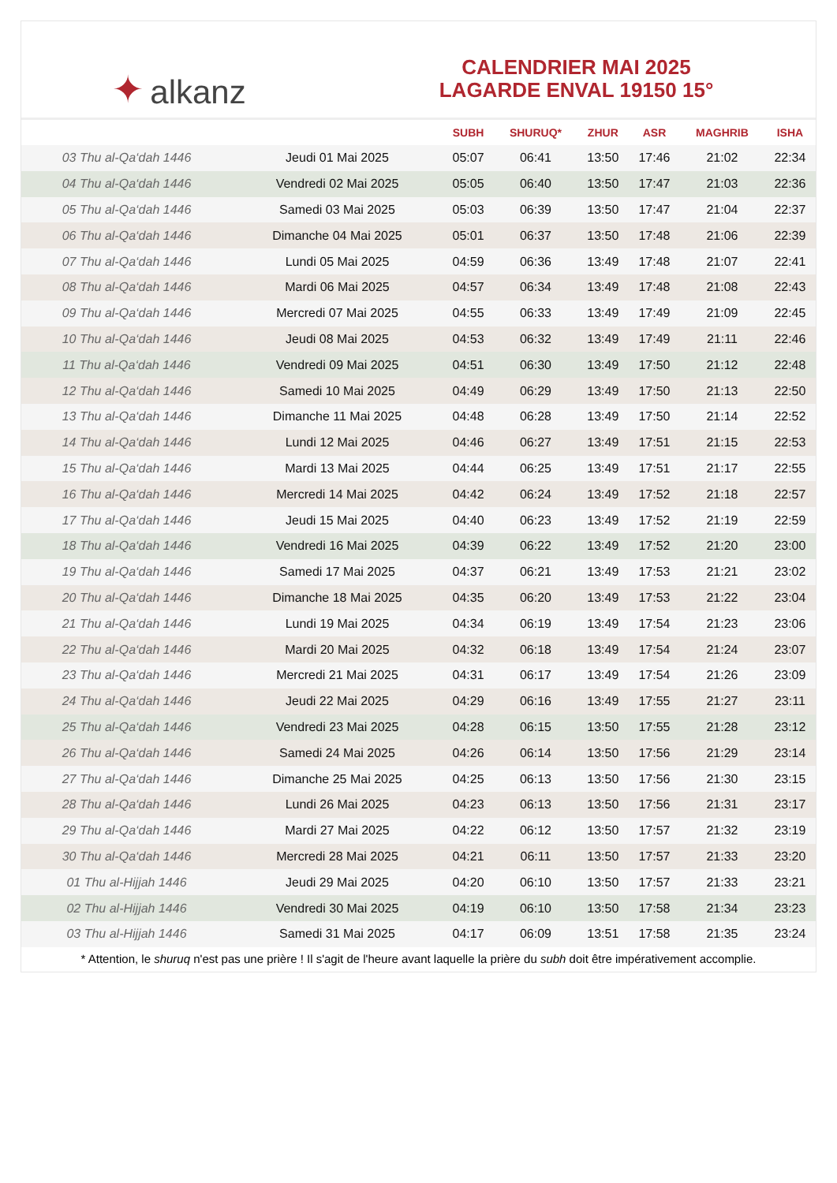✦ alkanz
CALENDRIER MAI 2025
LAGARDE ENVAL 19150 15°
| | | SUBH | SHURUQ* | ZHUR | ASR | MAGHRIB | ISHA |
| --- | --- | --- | --- | --- | --- | --- | --- |
| 03 Thu al-Qa‘dah 1446 | Jeudi 01 Mai 2025 | 05:07 | 06:41 | 13:50 | 17:46 | 21:02 | 22:34 |
| 04 Thu al-Qa‘dah 1446 | Vendredi 02 Mai 2025 | 05:05 | 06:40 | 13:50 | 17:47 | 21:03 | 22:36 |
| 05 Thu al-Qa‘dah 1446 | Samedi 03 Mai 2025 | 05:03 | 06:39 | 13:50 | 17:47 | 21:04 | 22:37 |
| 06 Thu al-Qa‘dah 1446 | Dimanche 04 Mai 2025 | 05:01 | 06:37 | 13:50 | 17:48 | 21:06 | 22:39 |
| 07 Thu al-Qa‘dah 1446 | Lundi 05 Mai 2025 | 04:59 | 06:36 | 13:49 | 17:48 | 21:07 | 22:41 |
| 08 Thu al-Qa‘dah 1446 | Mardi 06 Mai 2025 | 04:57 | 06:34 | 13:49 | 17:48 | 21:08 | 22:43 |
| 09 Thu al-Qa‘dah 1446 | Mercredi 07 Mai 2025 | 04:55 | 06:33 | 13:49 | 17:49 | 21:09 | 22:45 |
| 10 Thu al-Qa‘dah 1446 | Jeudi 08 Mai 2025 | 04:53 | 06:32 | 13:49 | 17:49 | 21:11 | 22:46 |
| 11 Thu al-Qa‘dah 1446 | Vendredi 09 Mai 2025 | 04:51 | 06:30 | 13:49 | 17:50 | 21:12 | 22:48 |
| 12 Thu al-Qa‘dah 1446 | Samedi 10 Mai 2025 | 04:49 | 06:29 | 13:49 | 17:50 | 21:13 | 22:50 |
| 13 Thu al-Qa‘dah 1446 | Dimanche 11 Mai 2025 | 04:48 | 06:28 | 13:49 | 17:50 | 21:14 | 22:52 |
| 14 Thu al-Qa‘dah 1446 | Lundi 12 Mai 2025 | 04:46 | 06:27 | 13:49 | 17:51 | 21:15 | 22:53 |
| 15 Thu al-Qa‘dah 1446 | Mardi 13 Mai 2025 | 04:44 | 06:25 | 13:49 | 17:51 | 21:17 | 22:55 |
| 16 Thu al-Qa‘dah 1446 | Mercredi 14 Mai 2025 | 04:42 | 06:24 | 13:49 | 17:52 | 21:18 | 22:57 |
| 17 Thu al-Qa‘dah 1446 | Jeudi 15 Mai 2025 | 04:40 | 06:23 | 13:49 | 17:52 | 21:19 | 22:59 |
| 18 Thu al-Qa‘dah 1446 | Vendredi 16 Mai 2025 | 04:39 | 06:22 | 13:49 | 17:52 | 21:20 | 23:00 |
| 19 Thu al-Qa‘dah 1446 | Samedi 17 Mai 2025 | 04:37 | 06:21 | 13:49 | 17:53 | 21:21 | 23:02 |
| 20 Thu al-Qa‘dah 1446 | Dimanche 18 Mai 2025 | 04:35 | 06:20 | 13:49 | 17:53 | 21:22 | 23:04 |
| 21 Thu al-Qa‘dah 1446 | Lundi 19 Mai 2025 | 04:34 | 06:19 | 13:49 | 17:54 | 21:23 | 23:06 |
| 22 Thu al-Qa‘dah 1446 | Mardi 20 Mai 2025 | 04:32 | 06:18 | 13:49 | 17:54 | 21:24 | 23:07 |
| 23 Thu al-Qa‘dah 1446 | Mercredi 21 Mai 2025 | 04:31 | 06:17 | 13:49 | 17:54 | 21:26 | 23:09 |
| 24 Thu al-Qa‘dah 1446 | Jeudi 22 Mai 2025 | 04:29 | 06:16 | 13:49 | 17:55 | 21:27 | 23:11 |
| 25 Thu al-Qa‘dah 1446 | Vendredi 23 Mai 2025 | 04:28 | 06:15 | 13:50 | 17:55 | 21:28 | 23:12 |
| 26 Thu al-Qa‘dah 1446 | Samedi 24 Mai 2025 | 04:26 | 06:14 | 13:50 | 17:56 | 21:29 | 23:14 |
| 27 Thu al-Qa‘dah 1446 | Dimanche 25 Mai 2025 | 04:25 | 06:13 | 13:50 | 17:56 | 21:30 | 23:15 |
| 28 Thu al-Qa‘dah 1446 | Lundi 26 Mai 2025 | 04:23 | 06:13 | 13:50 | 17:56 | 21:31 | 23:17 |
| 29 Thu al-Qa‘dah 1446 | Mardi 27 Mai 2025 | 04:22 | 06:12 | 13:50 | 17:57 | 21:32 | 23:19 |
| 30 Thu al-Qa‘dah 1446 | Mercredi 28 Mai 2025 | 04:21 | 06:11 | 13:50 | 17:57 | 21:33 | 23:20 |
| 01 Thu al-Hijjah 1446 | Jeudi 29 Mai 2025 | 04:20 | 06:10 | 13:50 | 17:57 | 21:33 | 23:21 |
| 02 Thu al-Hijjah 1446 | Vendredi 30 Mai 2025 | 04:19 | 06:10 | 13:50 | 17:58 | 21:34 | 23:23 |
| 03 Thu al-Hijjah 1446 | Samedi 31 Mai 2025 | 04:17 | 06:09 | 13:51 | 17:58 | 21:35 | 23:24 |
* Attention, le shuruq n'est pas une prière ! Il s'agit de l'heure avant laquelle la prière du subh doit être impérativement accomplie.